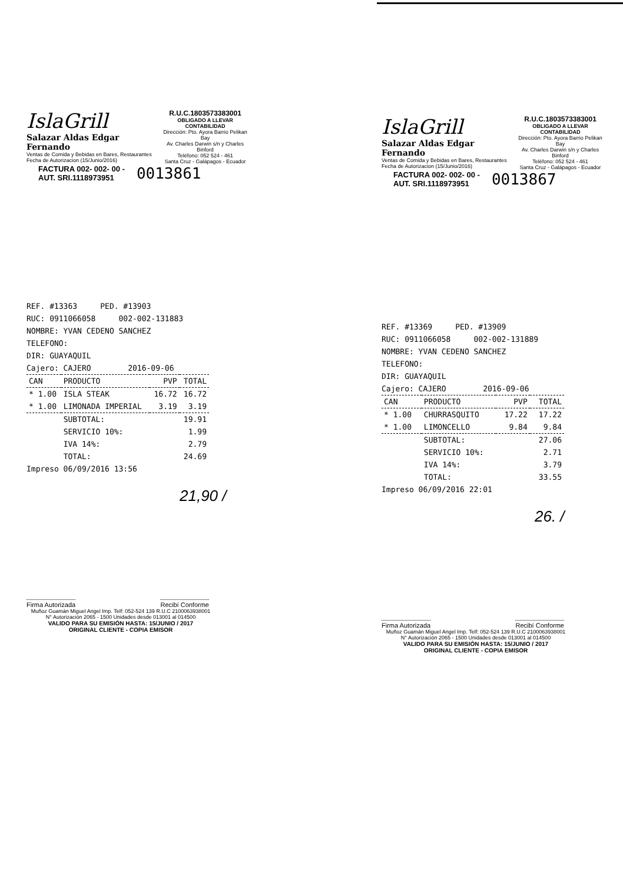IslaGrill
Salazar Aldas Edgar Fernando
Ventas de Comida y Bebidas en Bares, Restaurantes
Fecha de Autorizacion (15/Junio/2016)
R.U.C.1803573383001
OBLIGADO A LLEVAR CONTABILIDAD
Dirección: Pto. Ayora Barrio Pelikan Bay
Av. Charles Darwin s/n y Charles Binford
Teléfono: 052 524 - 461
Santa Cruz - Galápagos - Ecuador
FACTURA 002- 002- 00 -
AUT. SRI.1118973951
0013861
REF. #13363 PED. #13903
RUC: 0911066058 002-002-131883
NOMBRE: YVAN CEDENO SANCHEZ
TELEFONO:
DIR: GUAYAQUIL
Cajero: CAJERO 2016-09-06
| CAN | PRODUCTO | PVP | TOTAL |
| --- | --- | --- | --- |
| * 1.00 | ISLA STEAK | 16.72 | 16.72 |
| * 1.00 | LIMONADA IMPERIAL | 3.19 | 3.19 |
| | SUBTOTAL: | | 19.91 |
| | SERVICIO 10%: | | 1.99 |
| | IVA 14%: | | 2.79 |
| | TOTAL: | | 24.69 |
Impreso 06/09/2016 13:56
21,90 /
Firma Autorizada Recibí Conforme
Muñoz Guamán Miguel Angel Imp. Telf: 052-524 139 R.U.C 2100063938001
N° Autorización 2065 - 1500 Unidades desde 013001 al 014500
VALIDO PARA SU EMISIÓN HASTA: 15/JUNIO / 2017
ORIGINAL CLIENTE - COPIA EMISOR
IslaGrill
Salazar Aldas Edgar Fernando
Ventas de Comida y Bebidas en Bares, Restaurantes
Fecha de Autorizacion (15/Junio/2016)
R.U.C.1803573383001
OBLIGADO A LLEVAR CONTABILIDAD
Dirección: Pto. Ayora Barrio Pelikan Bay
Av. Charles Darwin s/n y Charles Binford
Teléfono: 052 524 - 461
Santa Cruz - Galápagos - Ecuador
FACTURA 002- 002- 00 -
AUT. SRI.1118973951
0013867
REF. #13369 PED. #13909
RUC: 0911066058 002-002-131889
NOMBRE: YVAN CEDENO SANCHEZ
TELEFONO:
DIR: GUAYAQUIL
Cajero: CAJERO 2016-09-06
| CAN | PRODUCTO | PVP | TOTAL |
| --- | --- | --- | --- |
| * 1.00 | CHURRASQUITO | 17.22 | 17.22 |
| * 1.00 | LIMONCELLO | 9.84 | 9.84 |
| | SUBTOTAL: | | 27.06 |
| | SERVICIO 10%: | | 2.71 |
| | IVA 14%: | | 3.79 |
| | TOTAL: | | 33.55 |
Impreso 06/09/2016 22:01
26. /
Firma Autorizada Recibí Conforme
Muñoz Guamán Miguel Angel Imp. Telf: 052-524 139 R.U.C 2100063938001
N° Autorización 2065 - 1500 Unidades desde 013001 al 014500
VALIDO PARA SU EMISIÓN HASTA: 15/JUNIO / 2017
ORIGINAL CLIENTE - COPIA EMISOR